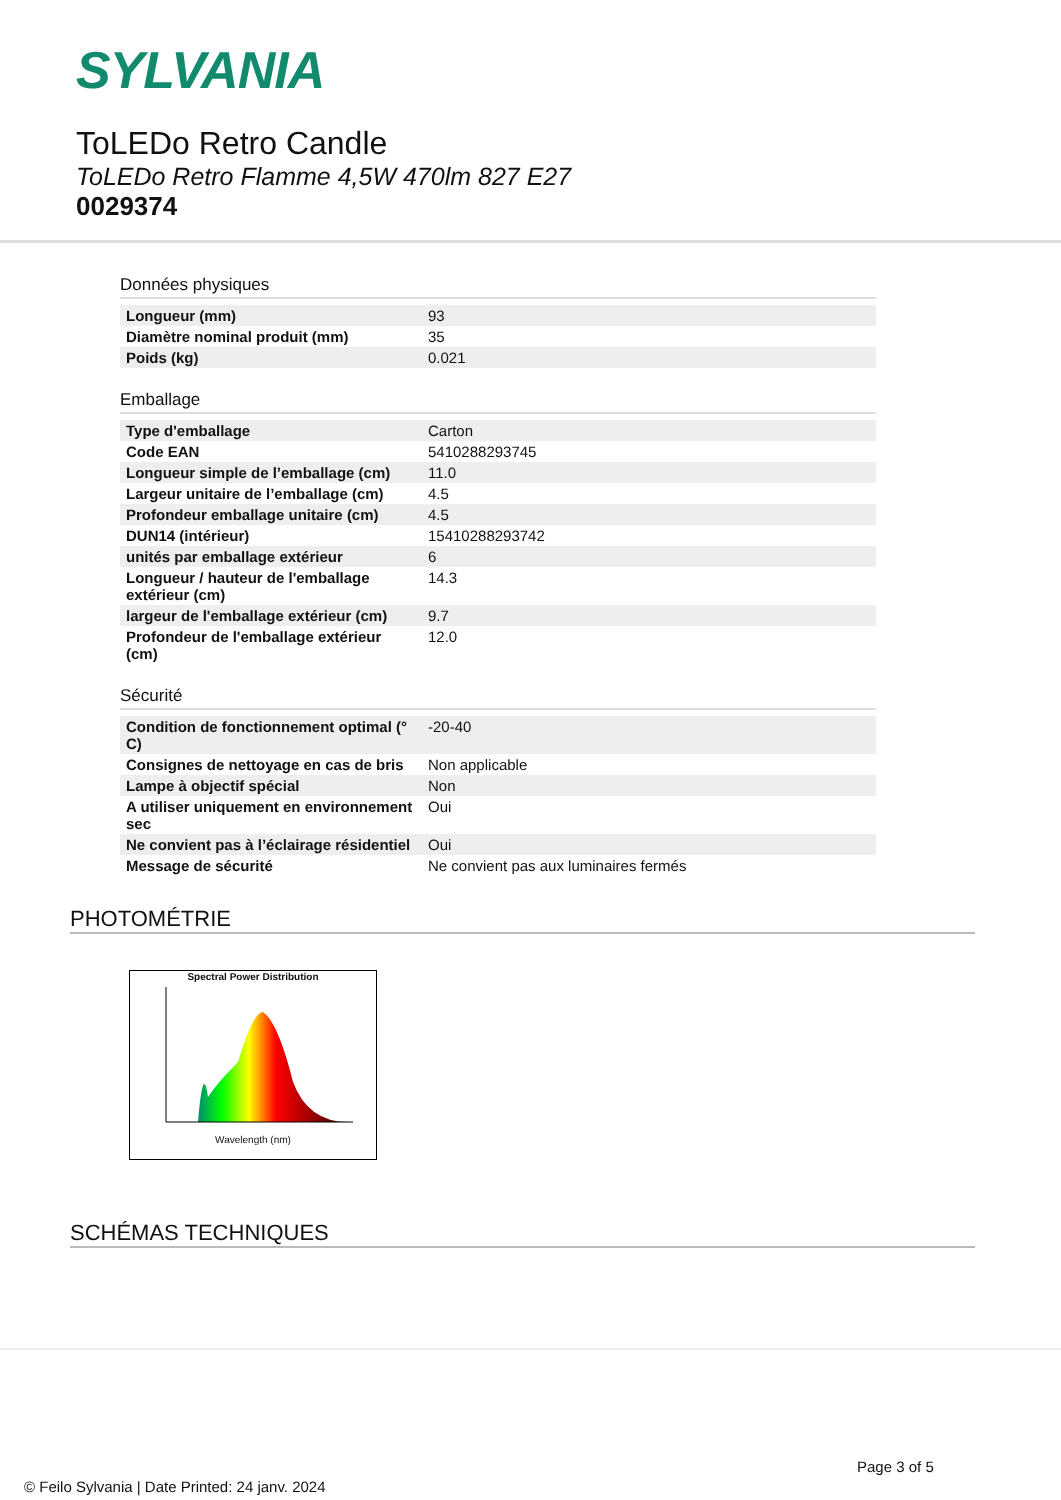SYLVANIA
ToLEDo Retro Candle
ToLEDo Retro Flamme 4,5W 470lm 827 E27
0029374
Données physiques
| Longueur (mm) | 93 |
| Diamètre nominal produit (mm) | 35 |
| Poids (kg) | 0.021 |
Emballage
| Type d'emballage | Carton |
| Code EAN | 5410288293745 |
| Longueur simple de l’emballage (cm) | 11.0 |
| Largeur unitaire de l’emballage (cm) | 4.5 |
| Profondeur emballage unitaire (cm) | 4.5 |
| DUN14 (intérieur) | 15410288293742 |
| unités par emballage extérieur | 6 |
| Longueur / hauteur de l'emballage extérieur (cm) | 14.3 |
| largeur de l'emballage extérieur (cm) | 9.7 |
| Profondeur de l'emballage extérieur (cm) | 12.0 |
Sécurité
| Condition de fonctionnement optimal (° C) | -20-40 |
| Consignes de nettoyage en cas de bris | Non applicable |
| Lampe à objectif spécial | Non |
| A utiliser uniquement en environnement sec | Oui |
| Ne convient pas à l’éclairage résidentiel | Oui |
| Message de sécurité | Ne convient pas aux luminaires fermés |
PHOTOMÉTRIE
Spectral Power Distribution
Wavelength (nm)
SCHÉMAS TECHNIQUES
Page 3 of 5
© Feilo Sylvania | Date Printed: 24 janv. 2024